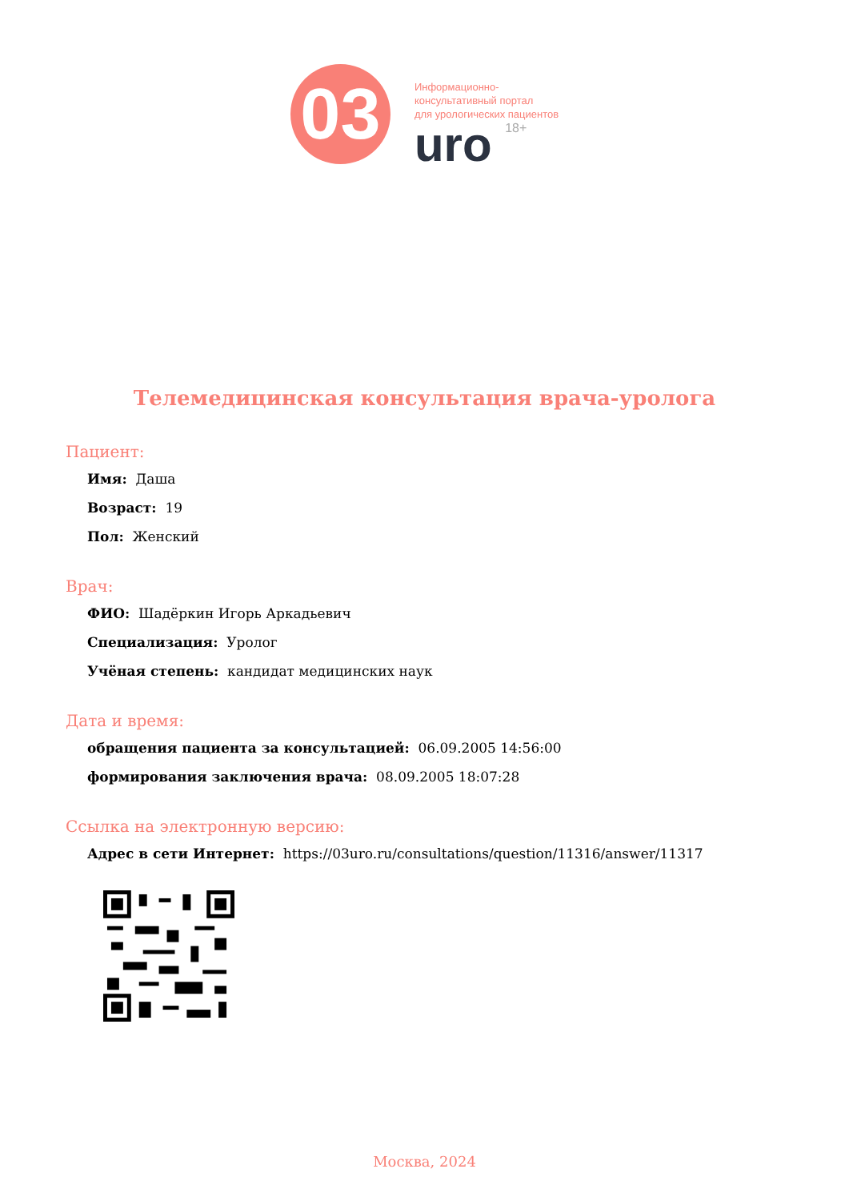03
Информационно-
консультативный портал
для урологических пациентов
uro 18+
Телемедицинская консультация врача-уролога
Пациент:
Имя: Даша
Возраст: 19
Пол: Женский
Врач:
ФИО: Шадёркин Игорь Аркадьевич
Специализация: Уролог
Учёная степень: кандидат медицинских наук
Дата и время:
обращения пациента за консультацией: 06.09.2005 14:56:00
формирования заключения врача: 08.09.2005 18:07:28
Ссылка на электронную версию:
Адрес в сети Интернет: https://03uro.ru/consultations/question/11316/answer/11317
Москва, 2024